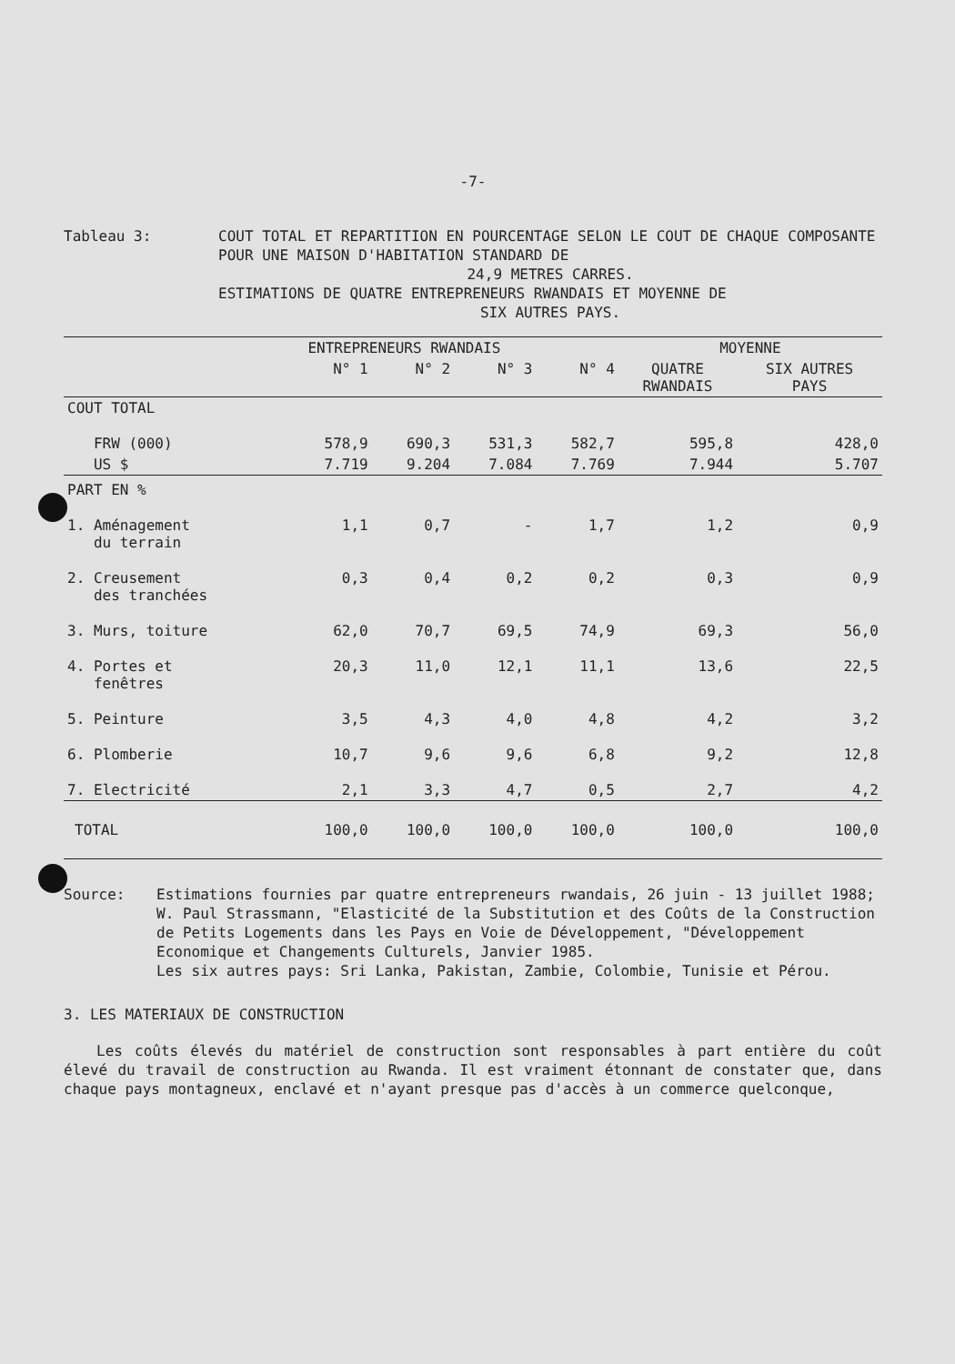-7-
Tableau 3: COUT TOTAL ET REPARTITION EN POURCENTAGE SELON LE COUT DE CHAQUE COMPOSANTE POUR UNE MAISON D'HABITATION STANDARD DE
24,9 METRES CARRES.
ESTIMATIONS DE QUATRE ENTREPRENEURS RWANDAIS ET MOYENNE DE
SIX AUTRES PAYS.
| | ENTREPRENEURS RWANDAIS | | | | MOYENNE | |
| --- | --- | --- | --- | --- | --- | --- |
| | N° 1 | N° 2 | N° 3 | N° 4 | QUATRE RWANDAIS | SIX AUTRES PAYS |
| COUT TOTAL | | | | | | |
| FRW (000) | 578,9 | 690,3 | 531,3 | 582,7 | 595,8 | 428,0 |
| US $ | 7.719 | 9.204 | 7.084 | 7.769 | 7.944 | 5.707 |
| PART EN % | | | | | | |
| 1. Aménagement du terrain | 1,1 | 0,7 | - | 1,7 | 1,2 | 0,9 |
| 2. Creusement des tranchées | 0,3 | 0,4 | 0,2 | 0,2 | 0,3 | 0,9 |
| 3. Murs, toiture | 62,0 | 70,7 | 69,5 | 74,9 | 69,3 | 56,0 |
| 4. Portes et fenêtres | 20,3 | 11,0 | 12,1 | 11,1 | 13,6 | 22,5 |
| 5. Peinture | 3,5 | 4,3 | 4,0 | 4,8 | 4,2 | 3,2 |
| 6. Plomberie | 10,7 | 9,6 | 9,6 | 6,8 | 9,2 | 12,8 |
| 7. Electricité | 2,1 | 3,3 | 4,7 | 0,5 | 2,7 | 4,2 |
| TOTAL | 100,0 | 100,0 | 100,0 | 100,0 | 100,0 | 100,0 |
Source: Estimations fournies par quatre entrepreneurs rwandais, 26 juin - 13 juillet 1988; W. Paul Strassmann, "Elasticité de la Substitution et des Coûts de la Construction de Petits Logements dans les Pays en Voie de Développement, "Développement Economique et Changements Culturels, Janvier 1985.
Les six autres pays: Sri Lanka, Pakistan, Zambie, Colombie, Tunisie et Pérou.
3. LES MATERIAUX DE CONSTRUCTION
Les coûts élevés du matériel de construction sont responsables à part entière du coût élevé du travail de construction au Rwanda. Il est vraiment étonnant de constater que, dans chaque pays montagneux, enclavé et n'ayant presque pas d'accès à un commerce quelconque,